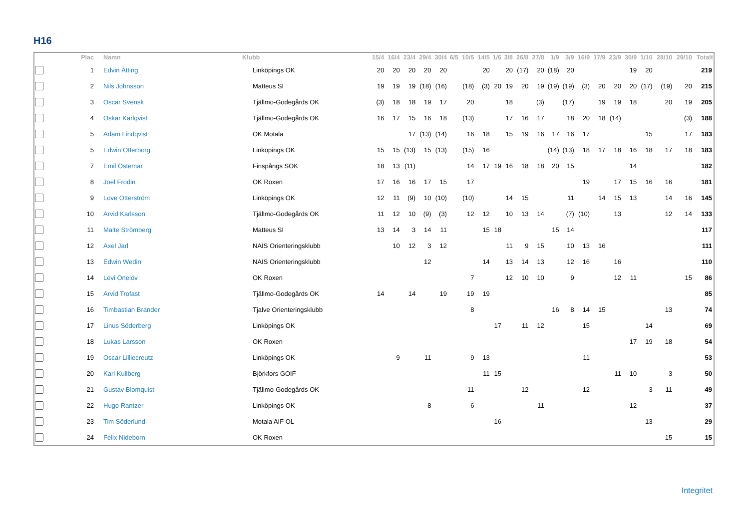H16
| | Plac | Namn | Klubb | 15/4 | 16/4 | 23/4 | 29/4 | 30/4 | 6/5 | 10/5 | 14/5 | 1/6 | 3/8 | 26/8 | 27/8 | 1/9 | 3/9 | 16/9 | 17/9 | 23/9 | 30/9 | 1/10 | 28/10 | 29/10 | Totalt |
| --- | --- | --- | --- | --- | --- | --- | --- | --- | --- | --- | --- | --- | --- | --- | --- | --- | --- | --- | --- | --- | --- | --- | --- | --- | --- |
| | 1 | Edvin Åtting | Linköpings OK | 20 | 20 | 20 | 20 | 20 | | | 20 | | 20 | (17) | 20 | (18) | 20 | | | | 19 | 20 | | | 219 |
| | 2 | Nils Johnsson | Matteus SI | 19 | 19 | 19 | (18) | (16) | | (18) | (3) | 20 | 19 | 20 | 19 | (19) | (19) | (3) | 20 | 20 | 20 | (17) | (19) | 20 | 215 |
| | 3 | Oscar Svensk | Tjällmo-Godegårds OK | (3) | 18 | 18 | 19 | 17 | | 20 | | | 18 | | (3) | | (17) | | 19 | 19 | 18 | | 20 | 19 | 205 |
| | 4 | Oskar Karlqvist | Tjällmo-Godegårds OK | 16 | 17 | 15 | 16 | 18 | | (13) | | | 17 | 16 | 17 | | 18 | 20 | 18 | (14) | | | | (3) | 188 |
| | 5 | Adam Lindqvist | OK Motala | | | 17 | (13) | (14) | | 16 | 18 | | 15 | 19 | 16 | 17 | 16 | 17 | | | | 15 | | 17 | 183 |
| | 5 | Edwin Otterborg | Linköpings OK | 15 | 15 | (13) | 15 | (13) | | (15) | 16 | | | | | (14) | (13) | 18 | 17 | 18 | 16 | 18 | 17 | 18 | 183 |
| | 7 | Emil Östemar | Finspångs SOK | 18 | 13 | (11) | | | | 14 | 17 | 19 | 16 | 18 | 18 | 20 | 15 | | | | 14 | | | | 182 |
| | 8 | Joel Frodin | OK Roxen | 17 | 16 | 16 | 17 | 15 | | 17 | | | | | | | | 19 | | 17 | 15 | 16 | 16 | | 181 |
| | 9 | Love Otterström | Linköpings OK | 12 | 11 | (9) | 10 | (10) | | (10) | | | 14 | 15 | | | 11 | | 14 | 15 | 13 | | 14 | 16 | 145 |
| | 10 | Arvid Karlsson | Tjällmo-Godegårds OK | 11 | 12 | 10 | (9) | (3) | | 12 | 12 | | 10 | 13 | 14 | | (7) | (10) | | 13 | | | 12 | 14 | 133 |
| | 11 | Malte Strömberg | Matteus SI | 13 | 14 | 3 | 14 | 11 | | | 15 | 18 | | | | 15 | 14 | | | | | | | | 117 |
| | 12 | Axel Jarl | NAIS Orienteringsklubb | | 10 | 12 | 3 | 12 | | | | | 11 | 9 | 15 | | 10 | 13 | 16 | | | | | | 111 |
| | 13 | Edwin Wedin | NAIS Orienteringsklubb | | | | 12 | | | | 14 | | 13 | 14 | 13 | | 12 | 16 | | 16 | | | | | 110 |
| | 14 | Levi Onelöv | OK Roxen | | | | | | | 7 | | | 12 | 10 | 10 | | 9 | | | 12 | 11 | | | 15 | 86 |
| | 15 | Arvid Trofast | Tjällmo-Godegårds OK | 14 | | 14 | | 19 | | 19 | 19 | | | | | | | | | | | | | | 85 |
| | 16 | Timbastian Brander | Tjalve Orienteringsklubb | | | | | | | 8 | | | | | | 16 | 8 | 14 | 15 | | | | 13 | | 74 |
| | 17 | Linus Söderberg | Linköpings OK | | | | | | | | | 17 | | 11 | 12 | | | 15 | | | | 14 | | | 69 |
| | 18 | Lukas Larsson | OK Roxen | | | | | | | | | | | | | | | | | | 17 | 19 | 18 | | 54 |
| | 19 | Oscar Lilliecreutz | Linköpings OK | | 9 | | 11 | | | 9 | 13 | | | | | | | 11 | | | | | | | 53 |
| | 20 | Karl Kullberg | Björkfors GOIF | | | | | | | | 11 | 15 | | | | | | | | 11 | 10 | | 3 | | 50 |
| | 21 | Gustav Blomquist | Tjällmo-Godegårds OK | | | | | | | 11 | | | | 12 | | | | 12 | | | | 3 | 11 | | 49 |
| | 22 | Hugo Rantzer | Linköpings OK | | | | 8 | | | 6 | | | | | 11 | | | | | | 12 | | | | 37 |
| | 23 | Tim Söderlund | Motala AIF OL | | | | | | | | | 16 | | | | | | | | | | 13 | | | 29 |
| | 24 | Felix Nideborn | OK Roxen | | | | | | | | | | | | | | | | | | | | 15 | | 15 |
Integritet